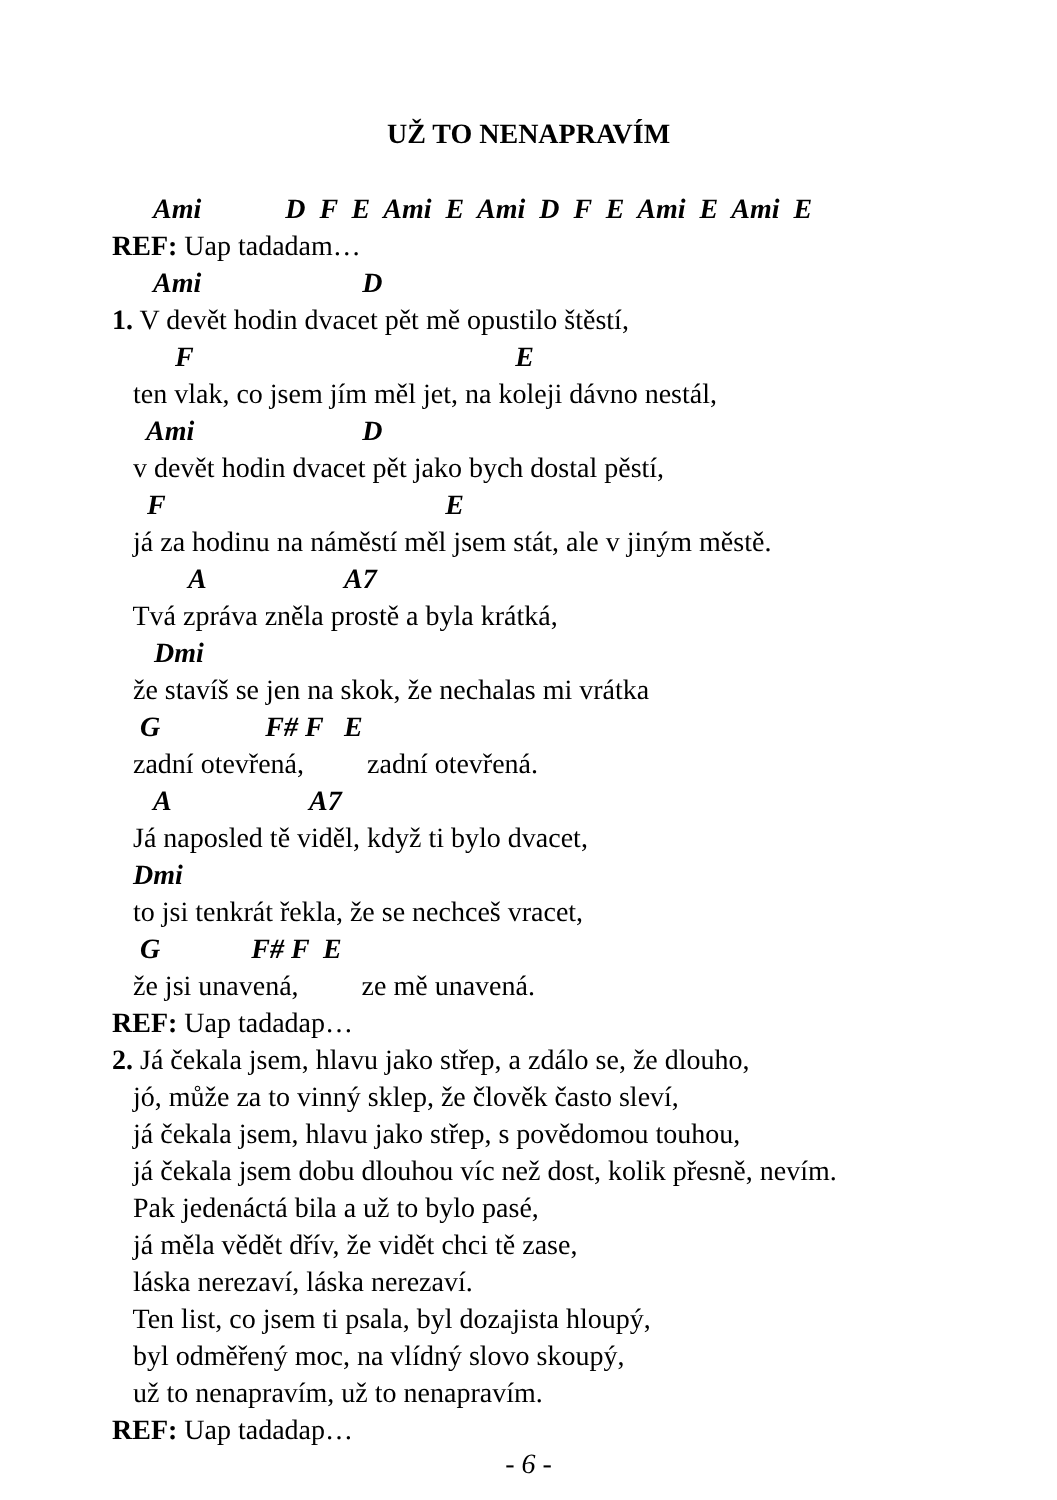UŽ TO NENAPRAVÍM
Ami D F E Ami E Ami D F E Ami E Ami E
REF: Uap tadadam…
Ami D
1. V devět hodin dvacet pět mě opustilo štěstí,
F E
ten vlak, co jsem jím měl jet, na koleji dávno nestál,
Ami D
v devět hodin dvacet pět jako bych dostal pěstí,
F E
já za hodinu na náměstí měl jsem stát, ale v jiným městě.
A A7
Tvá zpráva zněla prostě a byla krátká,
Dmi
že stavíš se jen na skok, že nechalas mi vrátka
G F# F E
zadní otevřená, zadní otevřená.
A A7
Já naposled tě viděl, když ti bylo dvacet,
Dmi
to jsi tenkrát řekla, že se nechceš vracet,
G F# F E
že jsi unavená, ze mě unavená.
REF: Uap tadadap…
2. Já čekala jsem, hlavu jako střep, a zdálo se, že dlouho,
jó, může za to vinný sklep, že člověk často sleví,
já čekala jsem, hlavu jako střep, s povědomou touhou,
já čekala jsem dobu dlouhou víc než dost, kolik přesně, nevím.
Pak jedenáctá bila a už to bylo pasé,
já měla vědět dřív, že vidět chci tě zase,
láska nerezaví, láska nerezaví.
Ten list, co jsem ti psala, byl dozajista hloupý,
byl odměřený moc, na vlídný slovo skoupý,
už to nenapravím, už to nenapravím.
REF: Uap tadadap…
- 6 -